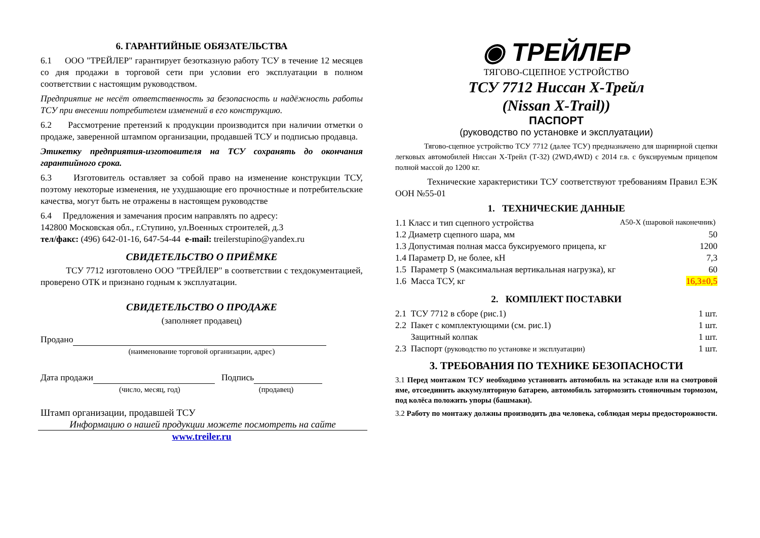6. ГАРАНТИЙНЫЕ ОБЯЗАТЕЛЬСТВА
6.1 ООО "ТРЕЙЛЕР" гарантирует безотказную работу ТСУ в течение 12 месяцев со дня продажи в торговой сети при условии его эксплуатации в полном соответствии с настоящим руководством.
Предприятие не несёт ответственность за безопасность и надёжность работы ТСУ при внесении потребителем изменений в его конструкцию.
6.2 Рассмотрение претензий к продукции производится при наличии отметки о продаже, заверенной штампом организации, продавшей ТСУ и подписью продавца.
Этикетку предприятия-изготовителя на ТСУ сохранять до окончания гарантийного срока.
6.3 Изготовитель оставляет за собой право на изменение конструкции ТСУ, поэтому некоторые изменения, не ухудшающие его прочностные и потребительские качества, могут быть не отражены в настоящем руководстве
6.4 Предложения и замечания просим направлять по адресу:
142800 Московская обл., г.Ступино, ул.Военных строителей, д.3
тел/факс: (496) 642-01-16, 647-54-44 e-mail: treilerstupino@yandex.ru
СВИДЕТЕЛЬСТВО О ПРИЁМКЕ
ТСУ 7712 изготовлено ООО "ТРЕЙЛЕР" в соответствии с техдокументацией, проверено ОТК и признано годным к эксплуатации.
СВИДЕТЕЛЬСТВО О ПРОДАЖЕ
(заполняет продавец)
Продано
(наименование торговой организации, адрес)
Дата продажи Подпись
(число, месяц, год) (продавец)
Штамп организации, продавшей ТСУ
Информацию о нашей продукции можете посмотреть на сайте
www.treiler.ru
◉ ТРЕЙЛЕР
ТЯГОВО-СЦЕПНОЕ УСТРОЙСТВО
ТСУ 7712 Ниссан X-Трейл
(Nissan X-Trail))
ПАСПОРТ
(руководство по установке и эксплуатации)
Тягово-сцепное устройство ТСУ 7712 (далее ТСУ) предназначено для шарнирной сцепки легковых автомобилей Ниссан X-Трейл (Т-32) (2WD,4WD) с 2014 г.в. с буксируемым прицепом полной массой до 1200 кг.
Технические характеристики ТСУ соответствуют требованиям Правил ЕЭК ООН №55-01
1. ТЕХНИЧЕСКИЕ ДАННЫЕ
| 1.1 Класс и тип сцепного устройства | A50-X (шаровой наконечник) |
| 1.2 Диаметр сцепного шара, мм | 50 |
| 1.3 Допустимая полная масса буксируемого прицепа, кг | 1200 |
| 1.4 Параметр D, не более, кН | 7,3 |
| 1.5 Параметр S (максимальная вертикальная нагрузка), кг | 60 |
| 1.6 Масса ТСУ, кг | 16,3±0,5 |
2. КОМПЛЕКТ ПОСТАВКИ
| 2.1 ТСУ 7712 в сборе (рис.1) | 1 шт. |
| 2.2 Пакет с комплектующими (см. рис.1) | 1 шт. |
| Защитный колпак | 1 шт. |
| 2.3 Паспорт (руководство по установке и эксплуатации) | 1 шт. |
3. ТРЕБОВАНИЯ ПО ТЕХНИКЕ БЕЗОПАСНОСТИ
3.1 Перед монтажом ТСУ необходимо установить автомобиль на эстакаде или на смотровой яме, отсоединить аккумуляторную батарею, автомобиль затормозить стояночным тормозом, под колёса положить упоры (башмаки).
3.2 Работу по монтажу должны производить два человека, соблюдая меры предосторожности.